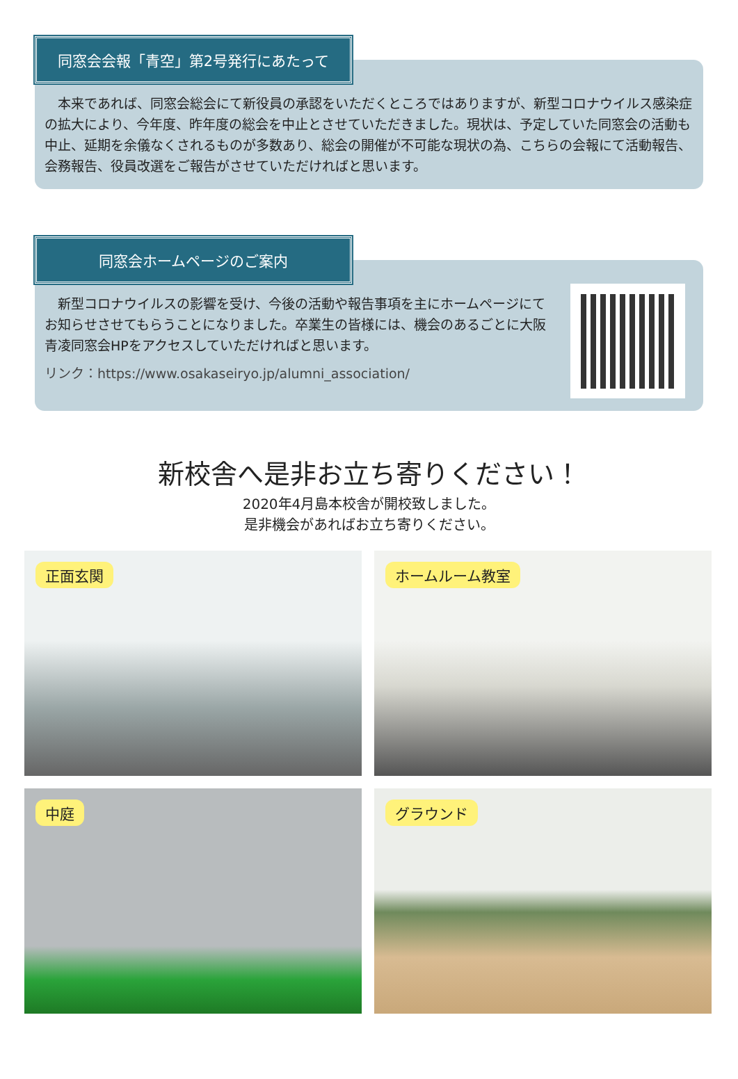同窓会会報「青空」第2号発行にあたって
　本来であれば、同窓会総会にて新役員の承認をいただくところではありますが、新型コロナウイルス感染症の拡大により、今年度、昨年度の総会を中止とさせていただきました。現状は、予定していた同窓会の活動も中止、延期を余儀なくされるものが多数あり、総会の開催が不可能な現状の為、こちらの会報にて活動報告、会務報告、役員改選をご報告がさせていただければと思います。
同窓会ホームページのご案内
　新型コロナウイルスの影響を受け、今後の活動や報告事項を主にホームページにてお知らせさせてもらうことになりました。卒業生の皆様には、機会のあるごとに大阪青凌同窓会HPをアクセスしていただければと思います。
リンク：https://www.osakaseiryo.jp/alumni_association/
新校舎へ是非お立ち寄りください！
2020年4月島本校舎が開校致しました。
是非機会があればお立ち寄りください。
正面玄関
ホームルーム教室
中庭
グラウンド